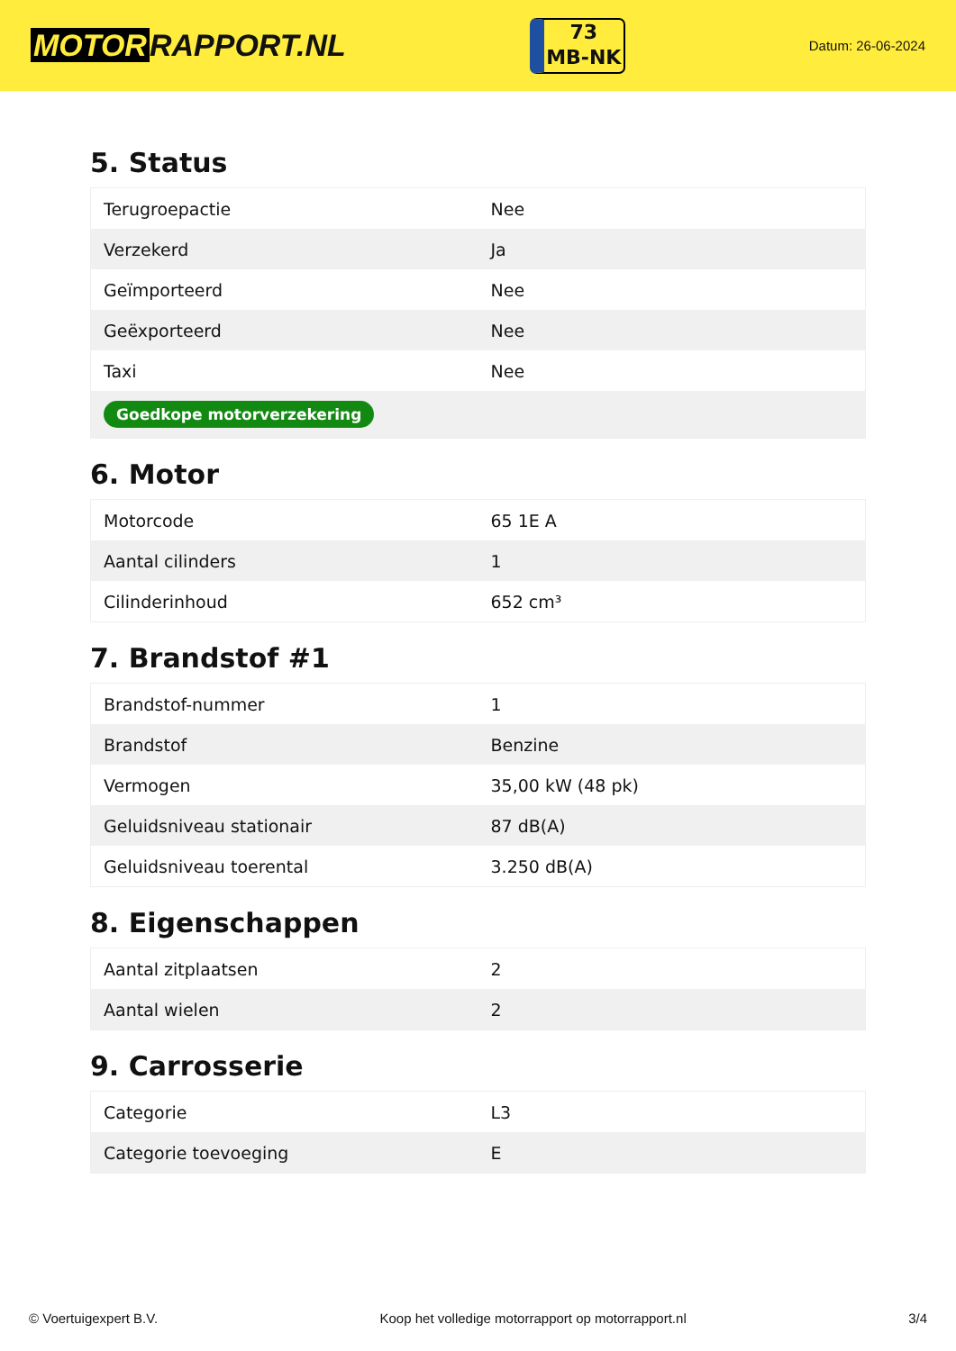MOTOR RAPPORT.NL
73
MB-NK
Datum: 26-06-2024
5. Status
| Terugroepactie | Nee |
| Verzekerd | Ja |
| Geïmporteerd | Nee |
| Geëxporteerd | Nee |
| Taxi | Nee |
| Goedkope motorverzekering | |
6. Motor
| Motorcode | 65 1E A |
| Aantal cilinders | 1 |
| Cilinderinhoud | 652 cm³ |
7. Brandstof #1
| Brandstof-nummer | 1 |
| Brandstof | Benzine |
| Vermogen | 35,00 kW (48 pk) |
| Geluidsniveau stationair | 87 dB(A) |
| Geluidsniveau toerental | 3.250 dB(A) |
8. Eigenschappen
| Aantal zitplaatsen | 2 |
| Aantal wielen | 2 |
9. Carrosserie
| Categorie | L3 |
| Categorie toevoeging | E |
© Voertuigexpert B.V. Koop het volledige motorrapport op motorrapport.nl 3/4